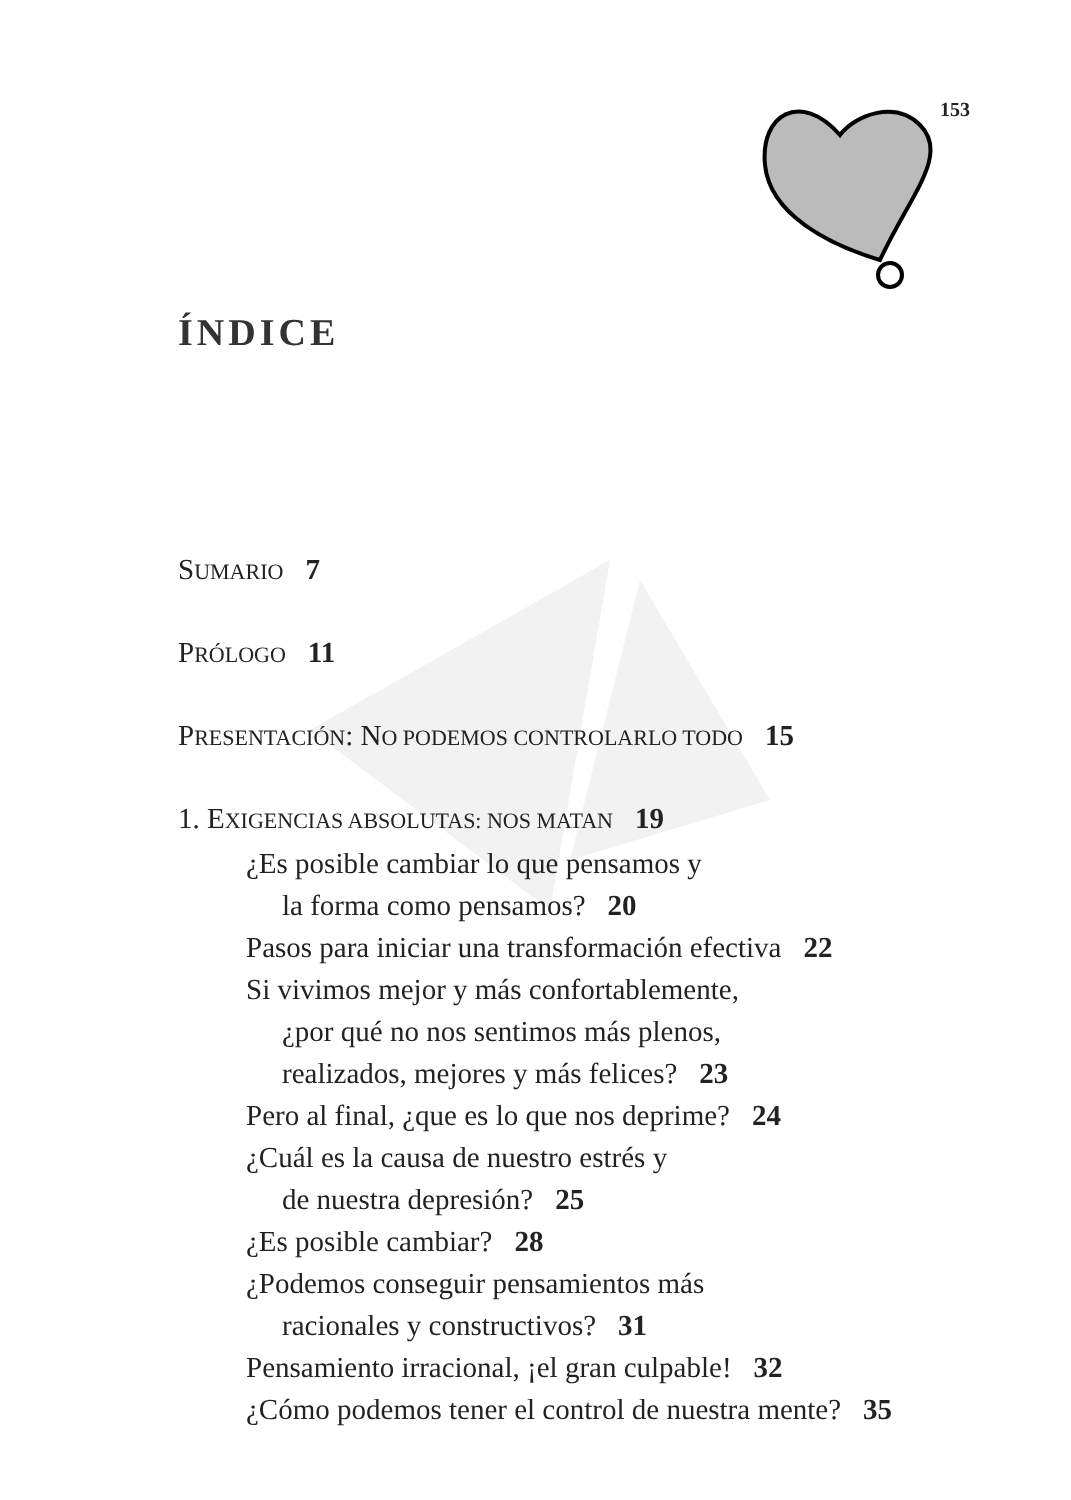153
ÍNDICE
SUMARIO 7
PRÓLOGO 11
PRESENTACIÓN: NO PODEMOS CONTROLARLO TODO 15
1. EXIGENCIAS ABSOLUTAS: NOS MATAN 19
¿Es posible cambiar lo que pensamos y
la forma como pensamos? 20
Pasos para iniciar una transformación efectiva 22
Si vivimos mejor y más confortablemente,
¿por qué no nos sentimos más plenos,
realizados, mejores y más felices? 23
Pero al final, ¿que es lo que nos deprime? 24
¿Cuál es la causa de nuestro estrés y
de nuestra depresión? 25
¿Es posible cambiar? 28
¿Podemos conseguir pensamientos más
racionales y constructivos? 31
Pensamiento irracional, ¡el gran culpable! 32
¿Cómo podemos tener el control de nuestra mente? 35